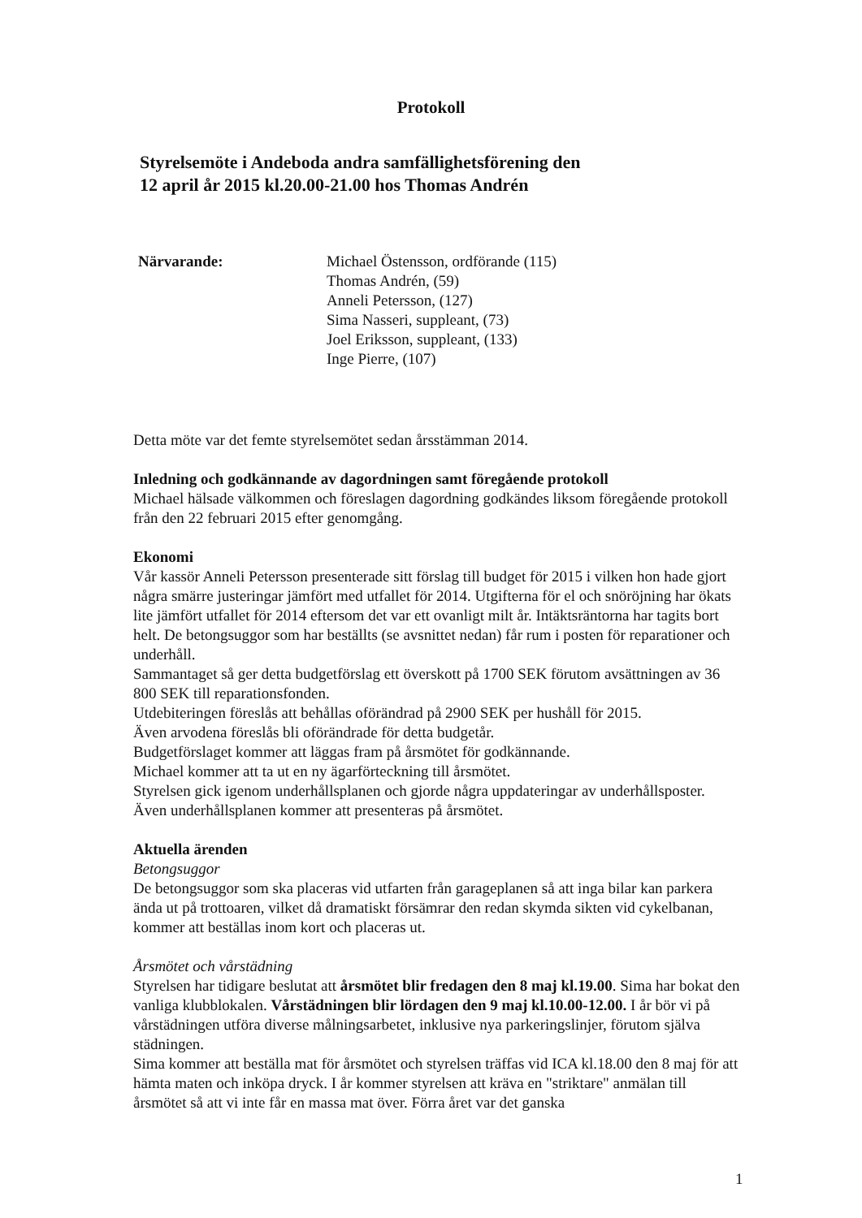Protokoll
Styrelsemöte i Andeboda andra samfällighetsförening den
12 april år 2015 kl.20.00-21.00 hos Thomas Andrén
Närvarande: Michael Östensson, ordförande (115)
Thomas Andrén, (59)
Anneli Petersson, (127)
Sima Nasseri, suppleant, (73)
Joel Eriksson, suppleant, (133)
Inge Pierre, (107)
Detta möte var det femte styrelsemötet sedan årsstämman 2014.
Inledning och godkännande av dagordningen samt föregående protokoll
Michael hälsade välkommen och föreslagen dagordning godkändes liksom föregående protokoll från den 22 februari 2015 efter genomgång.
Ekonomi
Vår kassör Anneli Petersson presenterade sitt förslag till budget för 2015 i vilken hon hade gjort några smärre justeringar jämfört med utfallet för 2014. Utgifterna för el och snöröjning har ökats lite jämfört utfallet för 2014 eftersom det var ett ovanligt milt år. Intäktsräntorna har tagits bort helt. De betongsuggor som har beställts (se avsnittet nedan) får rum i posten för reparationer och underhåll.
Sammantaget så ger detta budgetförslag ett överskott på 1700 SEK förutom avsättningen av 36 800 SEK till reparationsfonden.
Utdebiteringen föreslås att behållas oförändrad på 2900 SEK per hushåll för 2015.
Även arvodena föreslås bli oförändrade för detta budgetår.
Budgetförslaget kommer att läggas fram på årsmötet för godkännande.
Michael kommer att ta ut en ny ägarförteckning till årsmötet.
Styrelsen gick igenom underhållsplanen och gjorde några uppdateringar av underhållsposter. Även underhållsplanen kommer att presenteras på årsmötet.
Aktuella ärenden
Betongsuggor
De betongsuggor som ska placeras vid utfarten från garageplanen så att inga bilar kan parkera ända ut på trottoaren, vilket då dramatiskt försämrar den redan skymda sikten vid cykelbanan, kommer att beställas inom kort och placeras ut.
Årsmötet och vårstädning
Styrelsen har tidigare beslutat att årsmötet blir fredagen den 8 maj kl.19.00. Sima har bokat den vanliga klubblokalen. Vårstädningen blir lördagen den 9 maj kl.10.00-12.00. I år bör vi på vårstädningen utföra diverse målningsarbetet, inklusive nya parkeringslinjer, förutom själva städningen.
Sima kommer att beställa mat för årsmötet och styrelsen träffas vid ICA kl.18.00 den 8 maj för att hämta maten och inköpa dryck. I år kommer styrelsen att kräva en "striktare" anmälan till årsmötet så att vi inte får en massa mat över. Förra året var det ganska
1